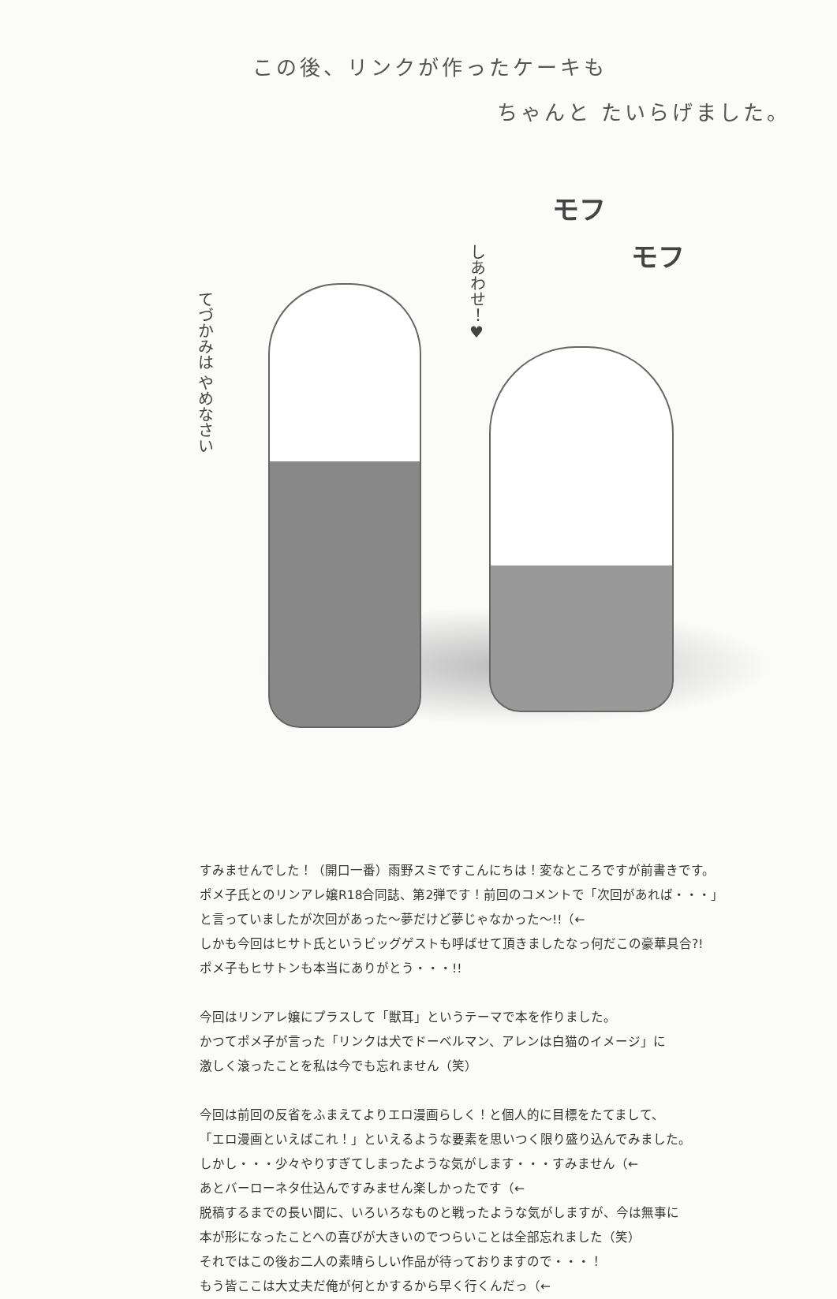この後、リンクが作ったケーキも
ちゃんと たいらげました。
モフ
モフ
しあわせ！♥
てづかみは やめなさい
すみませんでした！（開口一番）雨野スミですこんにちは！変なところですが前書きです。
ポメ子氏とのリンアレ嬢R18合同誌、第2弾です！前回のコメントで「次回があれば・・・」
と言っていましたが次回があった～夢だけど夢じゃなかった～!!（←
しかも今回はヒサト氏というビッグゲストも呼ばせて頂きましたなっ何だこの豪華具合?!
ポメ子もヒサトンも本当にありがとう・・・!!
今回はリンアレ嬢にプラスして「獣耳」というテーマで本を作りました。
かつてポメ子が言った「リンクは犬でドーベルマン、アレンは白猫のイメージ」に
激しく滾ったことを私は今でも忘れません（笑）
今回は前回の反省をふまえてよりエロ漫画らしく！と個人的に目標をたてまして、
「エロ漫画といえばこれ！」といえるような要素を思いつく限り盛り込んでみました。
しかし・・・少々やりすぎてしまったような気がします・・・すみません（←
あとバーローネタ仕込んですみません楽しかったです（←
脱稿するまでの長い間に、いろいろなものと戦ったような気がしますが、今は無事に
本が形になったことへの喜びが大きいのでつらいことは全部忘れました（笑）
それではこの後お二人の素晴らしい作品が待っておりますので・・・！
もう皆ここは大丈夫だ俺が何とかするから早く行くんだっ（←